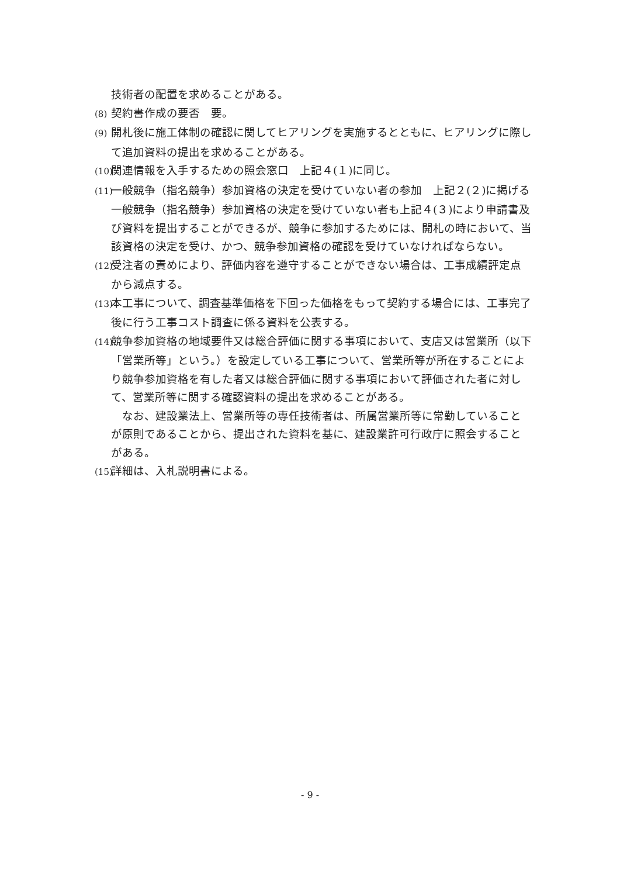技術者の配置を求めることがある。
(8) 契約書作成の要否　要。
(9) 開札後に施工体制の確認に関してヒアリングを実施するとともに、ヒアリングに際して追加資料の提出を求めることがある。
(10) 関連情報を入手するための照会窓口　上記４(１)に同じ。
(11) 一般競争（指名競争）参加資格の決定を受けていない者の参加　上記２(２)に掲げる一般競争（指名競争）参加資格の決定を受けていない者も上記４(３)により申請書及び資料を提出することができるが、競争に参加するためには、開札の時において、当該資格の決定を受け、かつ、競争参加資格の確認を受けていなければならない。
(12) 受注者の責めにより、評価内容を遵守することができない場合は、工事成績評定点から減点する。
(13) 本工事について、調査基準価格を下回った価格をもって契約する場合には、工事完了後に行う工事コスト調査に係る資料を公表する。
(14) 競争参加資格の地域要件又は総合評価に関する事項において、支店又は営業所（以下「営業所等」という。）を設定している工事について、営業所等が所在することにより競争参加資格を有した者又は総合評価に関する事項において評価された者に対して、営業所等に関する確認資料の提出を求めることがある。
　なお、建設業法上、営業所等の専任技術者は、所属営業所等に常勤していることが原則であることから、提出された資料を基に、建設業許可行政庁に照会することがある。
(15) 詳細は、入札説明書による。
- 9 -